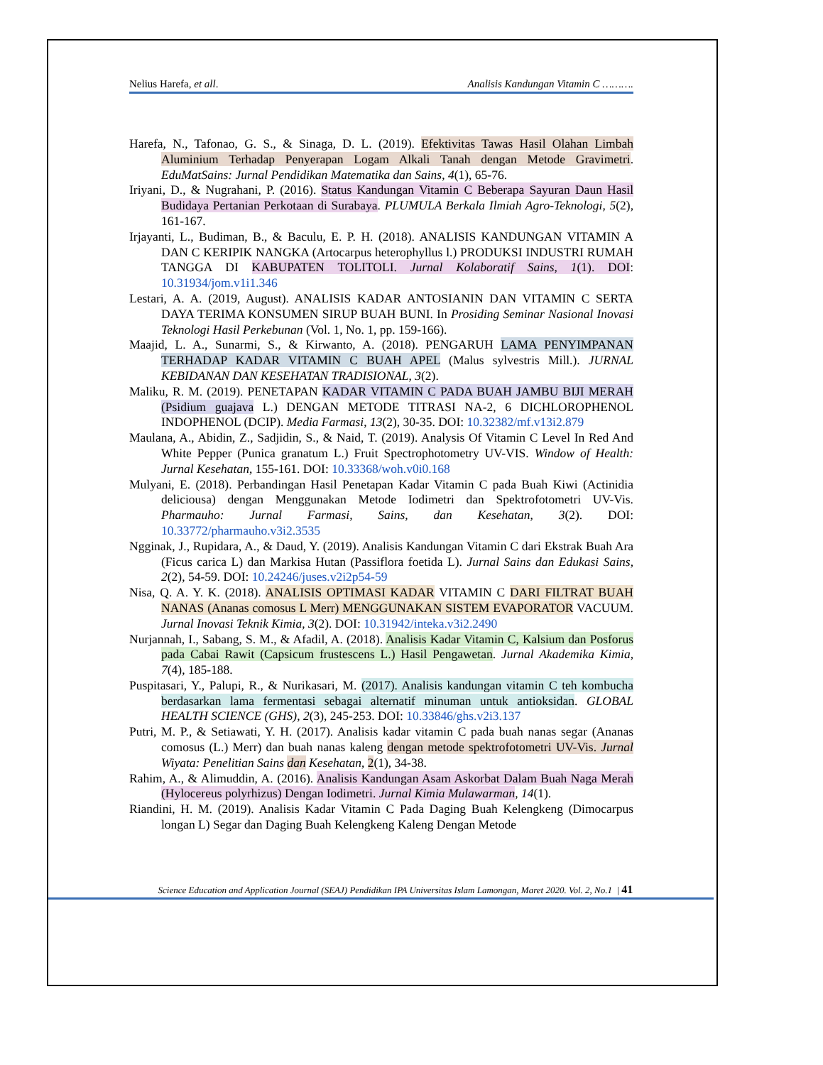Nelius Harefa, et all. Analisis Kandungan Vitamin C ……….
Harefa, N., Tafonao, G. S., & Sinaga, D. L. (2019). Efektivitas Tawas Hasil Olahan Limbah Aluminium Terhadap Penyerapan Logam Alkali Tanah dengan Metode Gravimetri. EduMatSains: Jurnal Pendidikan Matematika dan Sains, 4(1), 65-76.
Iriyani, D., & Nugrahani, P. (2016). Status Kandungan Vitamin C Beberapa Sayuran Daun Hasil Budidaya Pertanian Perkotaan di Surabaya. PLUMULA Berkala Ilmiah Agro-Teknologi, 5(2), 161-167.
Irjayanti, L., Budiman, B., & Baculu, E. P. H. (2018). ANALISIS KANDUNGAN VITAMIN A DAN C KERIPIK NANGKA (Artocarpus heterophyllus l.) PRODUKSI INDUSTRI RUMAH TANGGA DI KABUPATEN TOLITOLI. Jurnal Kolaboratif Sains, 1(1). DOI: 10.31934/jom.v1i1.346
Lestari, A. A. (2019, August). ANALISIS KADAR ANTOSIANIN DAN VITAMIN C SERTA DAYA TERIMA KONSUMEN SIRUP BUAH BUNI. In Prosiding Seminar Nasional Inovasi Teknologi Hasil Perkebunan (Vol. 1, No. 1, pp. 159-166).
Maajid, L. A., Sunarmi, S., & Kirwanto, A. (2018). PENGARUH LAMA PENYIMPANAN TERHADAP KADAR VITAMIN C BUAH APEL (Malus sylvestris Mill.). JURNAL KEBIDANAN DAN KESEHATAN TRADISIONAL, 3(2).
Maliku, R. M. (2019). PENETAPAN KADAR VITAMIN C PADA BUAH JAMBU BIJI MERAH (Psidium guajava L.) DENGAN METODE TITRASI NA-2, 6 DICHLOROPHENOL INDOPHENOL (DCIP). Media Farmasi, 13(2), 30-35. DOI: 10.32382/mf.v13i2.879
Maulana, A., Abidin, Z., Sadjidin, S., & Naid, T. (2019). Analysis Of Vitamin C Level In Red And White Pepper (Punica granatum L.) Fruit Spectrophotometry UV-VIS. Window of Health: Jurnal Kesehatan, 155-161. DOI: 10.33368/woh.v0i0.168
Mulyani, E. (2018). Perbandingan Hasil Penetapan Kadar Vitamin C pada Buah Kiwi (Actinidia deliciousa) dengan Menggunakan Metode Iodimetri dan Spektrofotometri UV-Vis. Pharmauho: Jurnal Farmasi, Sains, dan Kesehatan, 3(2). DOI: 10.33772/pharmauho.v3i2.3535
Ngginak, J., Rupidara, A., & Daud, Y. (2019). Analisis Kandungan Vitamin C dari Ekstrak Buah Ara (Ficus carica L) dan Markisa Hutan (Passiflora foetida L). Jurnal Sains dan Edukasi Sains, 2(2), 54-59. DOI: 10.24246/juses.v2i2p54-59
Nisa, Q. A. Y. K. (2018). ANALISIS OPTIMASI KADAR VITAMIN C DARI FILTRAT BUAH NANAS (Ananas comosus L Merr) MENGGUNAKAN SISTEM EVAPORATOR VACUUM. Jurnal Inovasi Teknik Kimia, 3(2). DOI: 10.31942/inteka.v3i2.2490
Nurjannah, I., Sabang, S. M., & Afadil, A. (2018). Analisis Kadar Vitamin C, Kalsium dan Posforus pada Cabai Rawit (Capsicum frustescens L.) Hasil Pengawetan. Jurnal Akademika Kimia, 7(4), 185-188.
Puspitasari, Y., Palupi, R., & Nurikasari, M. (2017). Analisis kandungan vitamin C teh kombucha berdasarkan lama fermentasi sebagai alternatif minuman untuk antioksidan. GLOBAL HEALTH SCIENCE (GHS), 2(3), 245-253. DOI: 10.33846/ghs.v2i3.137
Putri, M. P., & Setiawati, Y. H. (2017). Analisis kadar vitamin C pada buah nanas segar (Ananas comosus (L.) Merr) dan buah nanas kaleng dengan metode spektrofotometri UV-Vis. Jurnal Wiyata: Penelitian Sains dan Kesehatan, 2(1), 34-38.
Rahim, A., & Alimuddin, A. (2016). Analisis Kandungan Asam Askorbat Dalam Buah Naga Merah (Hylocereus polyrhizus) Dengan Iodimetri. Jurnal Kimia Mulawarman, 14(1).
Riandini, H. M. (2019). Analisis Kadar Vitamin C Pada Daging Buah Kelengkeng (Dimocarpus longan L) Segar dan Daging Buah Kelengkeng Kaleng Dengan Metode
Science Education and Application Journal (SEAJ) Pendidikan IPA Universitas Islam Lamongan, Maret 2020. Vol. 2, No.1 | 41